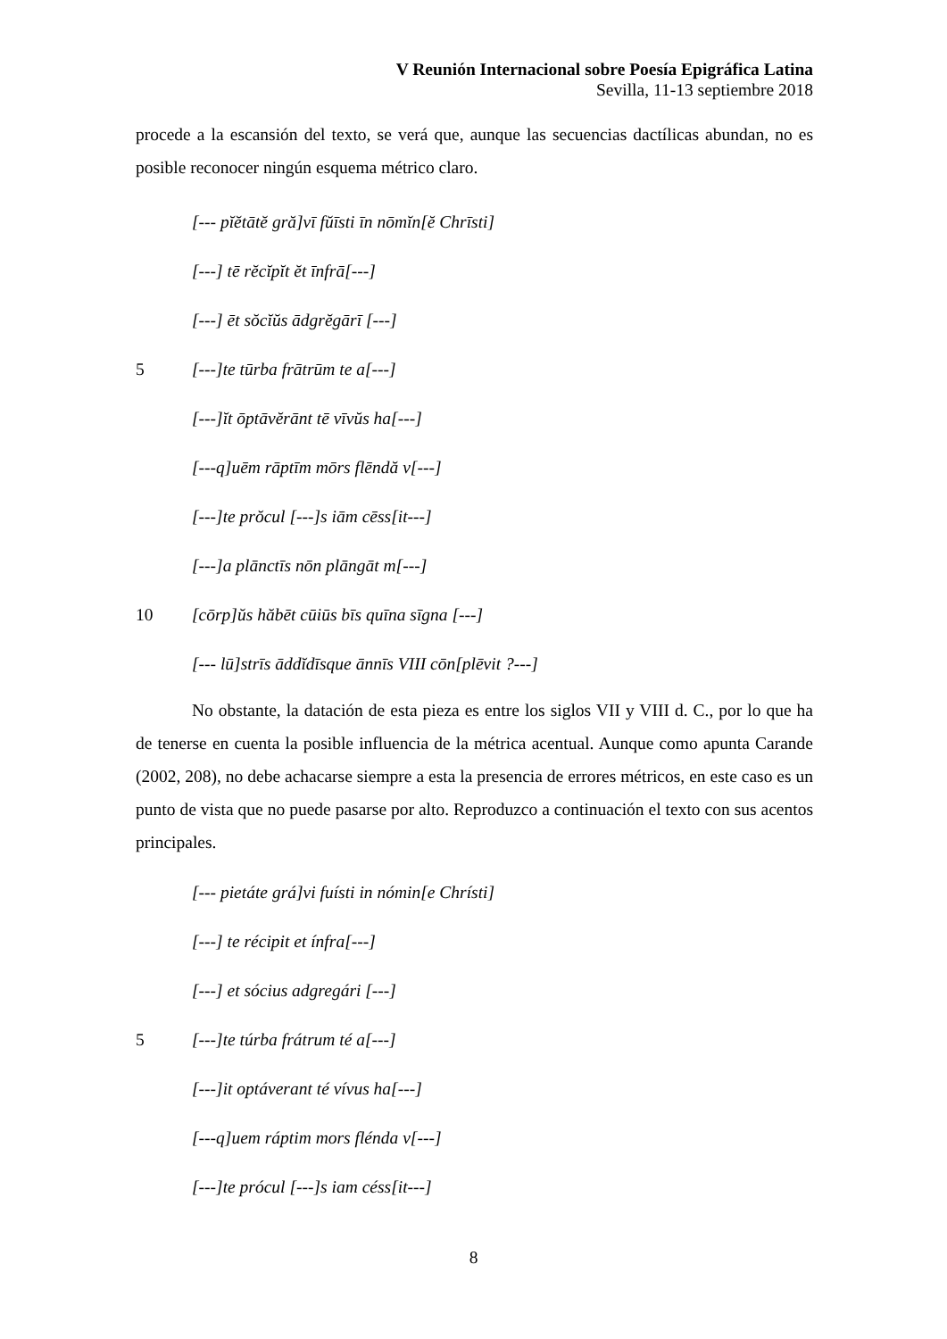V Reunión Internacional sobre Poesía Epigráfica Latina
Sevilla, 11-13 septiembre 2018
procede a la escansión del texto, se verá que, aunque las secuencias dactílicas abundan, no es posible reconocer ningún esquema métrico claro.
[--- pĭĕtātĕ gră]vī fŭīsti īn nōmĭn[ĕ Chrīsti]
[---] tē rĕcĭpĭt ĕt īnfrā[---]
[---] ēt sŏcĭŭs ādgrĕgārī [---]
5 [---]te tūrba frātrūm te a[---]
[---]ĭt ōptāvĕrānt tē vīvŭs ha[---]
[---q]uēm rāptīm mōrs flēndă v[---]
[---]te prŏcul [---]s iām cēss[it---]
[---]a plānctīs nōn plāngāt m[---]
10 [cōrp]ŭs hăbēt cūiūs bīs quīna sīgna [---]
[--- lū]strīs āddĭdīsque ānnīs VIII cōn[plēvit ?---]
No obstante, la datación de esta pieza es entre los siglos VII y VIII d. C., por lo que ha de tenerse en cuenta la posible influencia de la métrica acentual. Aunque como apunta Carande (2002, 208), no debe achacarse siempre a esta la presencia de errores métricos, en este caso es un punto de vista que no puede pasarse por alto. Reproduzco a continuación el texto con sus acentos principales.
[--- pietáte grá]vi fuísti in nómin[e Chrísti]
[---] te récipit et ínfra[---]
[---] et sócius adgregári [---]
5 [---]te túrba frátrum té a[---]
[---]it optáverant té vívus ha[---]
[---q]uem ráptim mors flénda v[---]
[---]te prócul [---]s iam céss[it---]
8